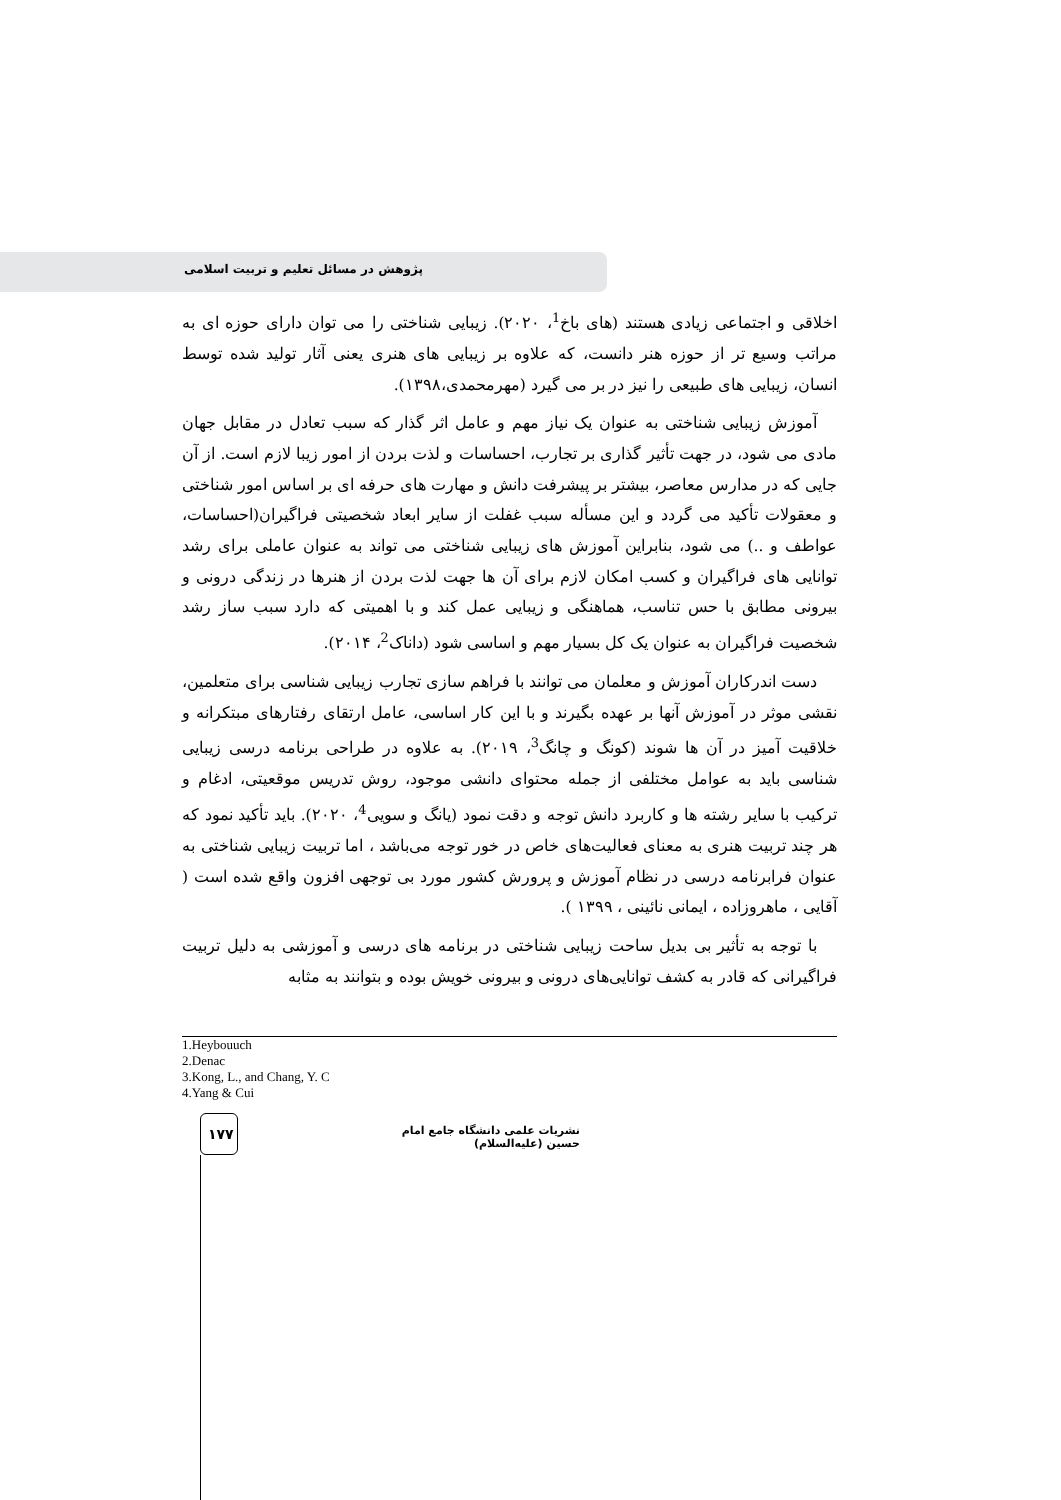پژوهش در مسائل تعلیم و تربیت اسلامی
اخلاقی و اجتماعی زیادی هستند (های باخ<sup>1</sup>، ۲۰۲۰). زیبایی شناختی را می توان دارای حوزه ای به مراتب وسیع تر از حوزه هنر دانست، که علاوه بر زیبایی های هنری یعنی آثار تولید شده توسط انسان، زیبایی های طبیعی را نیز در بر می گیرد (مهرمحمدی،۱۳۹۸).
آموزش زیبایی شناختی به عنوان یک نیاز مهم و عامل اثر گذار که سبب تعادل در مقابل جهان مادی می شود، در جهت تأثیر گذاری بر تجارب، احساسات و لذت بردن از امور زیبا لازم است. از آن جایی که در مدارس معاصر، بیشتر بر پیشرفت دانش و مهارت های حرفه ای بر اساس امور شناختی و معقولات تأکید می گردد و این مسأله سبب غفلت از سایر ابعاد شخصیتی فراگیران(احساسات، عواطف و ..) می شود، بنابراین آموزش های زیبایی شناختی می تواند به عنوان عاملی برای رشد توانایی های فراگیران و کسب امکان لازم برای آن ها جهت لذت بردن از هنرها در زندگی درونی و بیرونی مطابق با حس تناسب، هماهنگی و زیبایی عمل کند و با اهمیتی که دارد سبب ساز رشد شخصیت فراگیران به عنوان یک کل بسیار مهم و اساسی شود (داناک<sup>2</sup>، ۲۰۱۴).
دست اندرکاران آموزش و معلمان می توانند با فراهم سازی تجارب زیبایی شناسی برای متعلمین، نقشی موثر در آموزش آنها بر عهده بگیرند و با این کار اساسی، عامل ارتقای رفتارهای مبتکرانه و خلاقیت آمیز در آن ها شوند (کونگ و چانگ<sup>3</sup>، ۲۰۱۹). به علاوه در طراحی برنامه درسی زیبایی شناسی باید به عوامل مختلفی از جمله محتوای دانشی موجود، روش تدریس موقعیتی، ادغام و ترکیب با سایر رشته ها و کاربرد دانش توجه و دقت نمود (یانگ و سویی<sup>4</sup>، ۲۰۲۰). باید تأکید نمود که هر چند تربیت هنری به معنای فعالیت‌های خاص در خور توجه می‌باشد ، اما تربیت زیبایی شناختی به عنوان فرابرنامه درسی در نظام آموزش و پرورش کشور مورد بی توجهی افزون واقع شده است ( آقایی ، ماهروزاده ، ایمانی نائینی ، ۱۳۹۹ ).
با توجه به تأثیر بی بدیل ساحت زیبایی شناختی در برنامه های درسی و آموزشی به دلیل تربیت فراگیرانی که قادر به کشف توانایی‌های درونی و بیرونی خویش بوده و بتوانند به مثابه
1.Heybouuch
2.Denac
3.Kong, L., and Chang, Y. C
4.Yang & Cui
۱۷۷
نشریات علمی دانشگاه جامع امام حسین (علیه‌السلام)